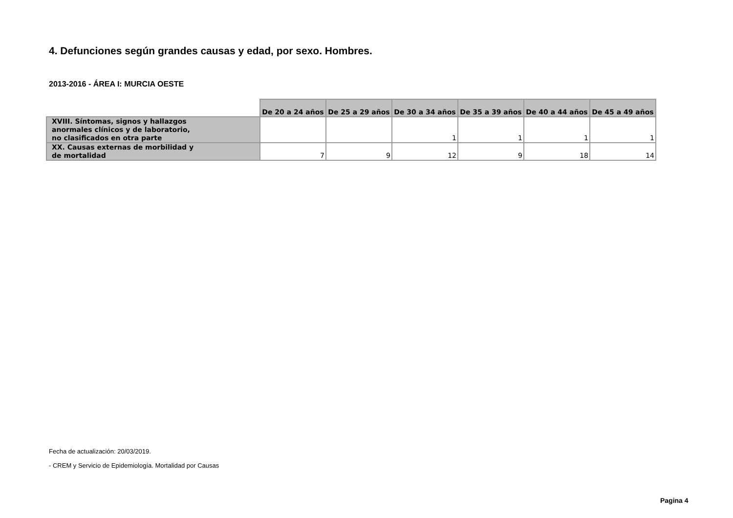4. Defunciones según grandes causas y edad, por sexo. Hombres.
2013-2016 - ÁREA I: MURCIA OESTE
| | De 20 a 24 años | De 25 a 29 años | De 30 a 34 años | De 35 a 39 años | De 40 a 44 años | De 45 a 49 años |
| --- | --- | --- | --- | --- | --- | --- |
| XVIII. Síntomas, signos y hallazgos anormales clínicos y de laboratorio, no clasificados en otra parte | | | 1 | 1 | 1 | 1 |
| XX. Causas externas de morbilidad y de mortalidad | 7 | 9 | 12 | 9 | 18 | 14 |
Fecha de actualización: 20/03/2019.
- CREM y Servicio de Epidemiología. Mortalidad por Causas
Pagina 4